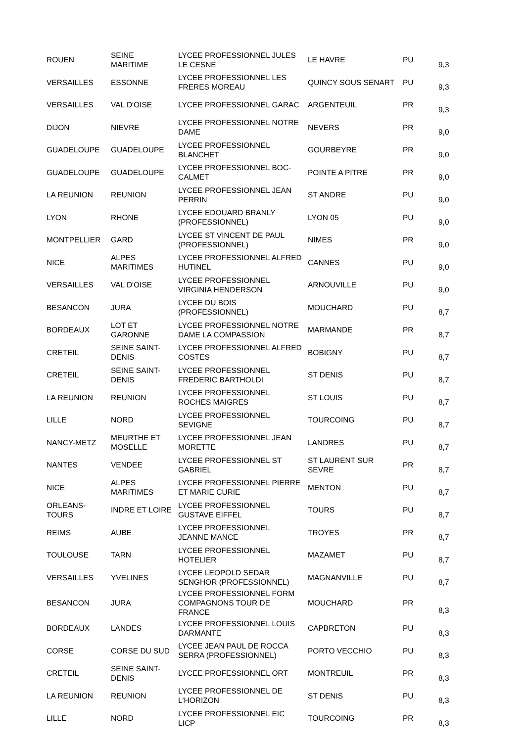| ROUEN | SEINE MARITIME | LYCEE PROFESSIONNEL JULES LE CESNE | LE HAVRE | PU | 9,3 |
| VERSAILLES | ESSONNE | LYCEE PROFESSIONNEL LES FRERES MOREAU | QUINCY SOUS SENART | PU | 9,3 |
| VERSAILLES | VAL D'OISE | LYCEE PROFESSIONNEL GARAC | ARGENTEUIL | PR | 9,3 |
| DIJON | NIEVRE | LYCEE PROFESSIONNEL NOTRE DAME | NEVERS | PR | 9,0 |
| GUADELOUPE | GUADELOUPE | LYCEE PROFESSIONNEL BLANCHET | GOURBEYRE | PR | 9,0 |
| GUADELOUPE | GUADELOUPE | LYCEE PROFESSIONNEL BOC-CALMET | POINTE A PITRE | PR | 9,0 |
| LA REUNION | REUNION | LYCEE PROFESSIONNEL JEAN PERRIN | ST ANDRE | PU | 9,0 |
| LYON | RHONE | LYCEE EDOUARD BRANLY (PROFESSIONNEL) | LYON 05 | PU | 9,0 |
| MONTPELLIER | GARD | LYCEE ST VINCENT DE PAUL (PROFESSIONNEL) | NIMES | PR | 9,0 |
| NICE | ALPES MARITIMES | LYCEE PROFESSIONNEL ALFRED HUTINEL | CANNES | PU | 9,0 |
| VERSAILLES | VAL D'OISE | LYCEE PROFESSIONNEL VIRGINIA HENDERSON | ARNOUVILLE | PU | 9,0 |
| BESANCON | JURA | LYCEE DU BOIS (PROFESSIONNEL) | MOUCHARD | PU | 8,7 |
| BORDEAUX | LOT ET GARONNE | LYCEE PROFESSIONNEL NOTRE DAME LA COMPASSION | MARMANDE | PR | 8,7 |
| CRETEIL | SEINE SAINT-DENIS | LYCEE PROFESSIONNEL ALFRED COSTES | BOBIGNY | PU | 8,7 |
| CRETEIL | SEINE SAINT-DENIS | LYCEE PROFESSIONNEL FREDERIC BARTHOLDI | ST DENIS | PU | 8,7 |
| LA REUNION | REUNION | LYCEE PROFESSIONNEL ROCHES MAIGRES | ST LOUIS | PU | 8,7 |
| LILLE | NORD | LYCEE PROFESSIONNEL SEVIGNE | TOURCOING | PU | 8,7 |
| NANCY-METZ | MEURTHE ET MOSELLE | LYCEE PROFESSIONNEL JEAN MORETTE | LANDRES | PU | 8,7 |
| NANTES | VENDEE | LYCEE PROFESSIONNEL ST GABRIEL | ST LAURENT SUR SEVRE | PR | 8,7 |
| NICE | ALPES MARITIMES | LYCEE PROFESSIONNEL PIERRE ET MARIE CURIE | MENTON | PU | 8,7 |
| ORLEANS-TOURS | INDRE ET LOIRE | LYCEE PROFESSIONNEL GUSTAVE EIFFEL | TOURS | PU | 8,7 |
| REIMS | AUBE | LYCEE PROFESSIONNEL JEANNE MANCE | TROYES | PR | 8,7 |
| TOULOUSE | TARN | LYCEE PROFESSIONNEL HOTELIER | MAZAMET | PU | 8,7 |
| VERSAILLES | YVELINES | LYCEE LEOPOLD SEDAR SENGHOR (PROFESSIONNEL) | MAGNANVILLE | PU | 8,7 |
| BESANCON | JURA | LYCEE PROFESSIONNEL FORM COMPAGNONS TOUR DE FRANCE | MOUCHARD | PR | 8,3 |
| BORDEAUX | LANDES | LYCEE PROFESSIONNEL LOUIS DARMANTE | CAPBRETON | PU | 8,3 |
| CORSE | CORSE DU SUD | LYCEE JEAN PAUL DE ROCCA SERRA (PROFESSIONNEL) | PORTO VECCHIO | PU | 8,3 |
| CRETEIL | SEINE SAINT-DENIS | LYCEE PROFESSIONNEL ORT | MONTREUIL | PR | 8,3 |
| LA REUNION | REUNION | LYCEE PROFESSIONNEL DE L'HORIZON | ST DENIS | PU | 8,3 |
| LILLE | NORD | LYCEE PROFESSIONNEL EIC LICP | TOURCOING | PR | 8,3 |